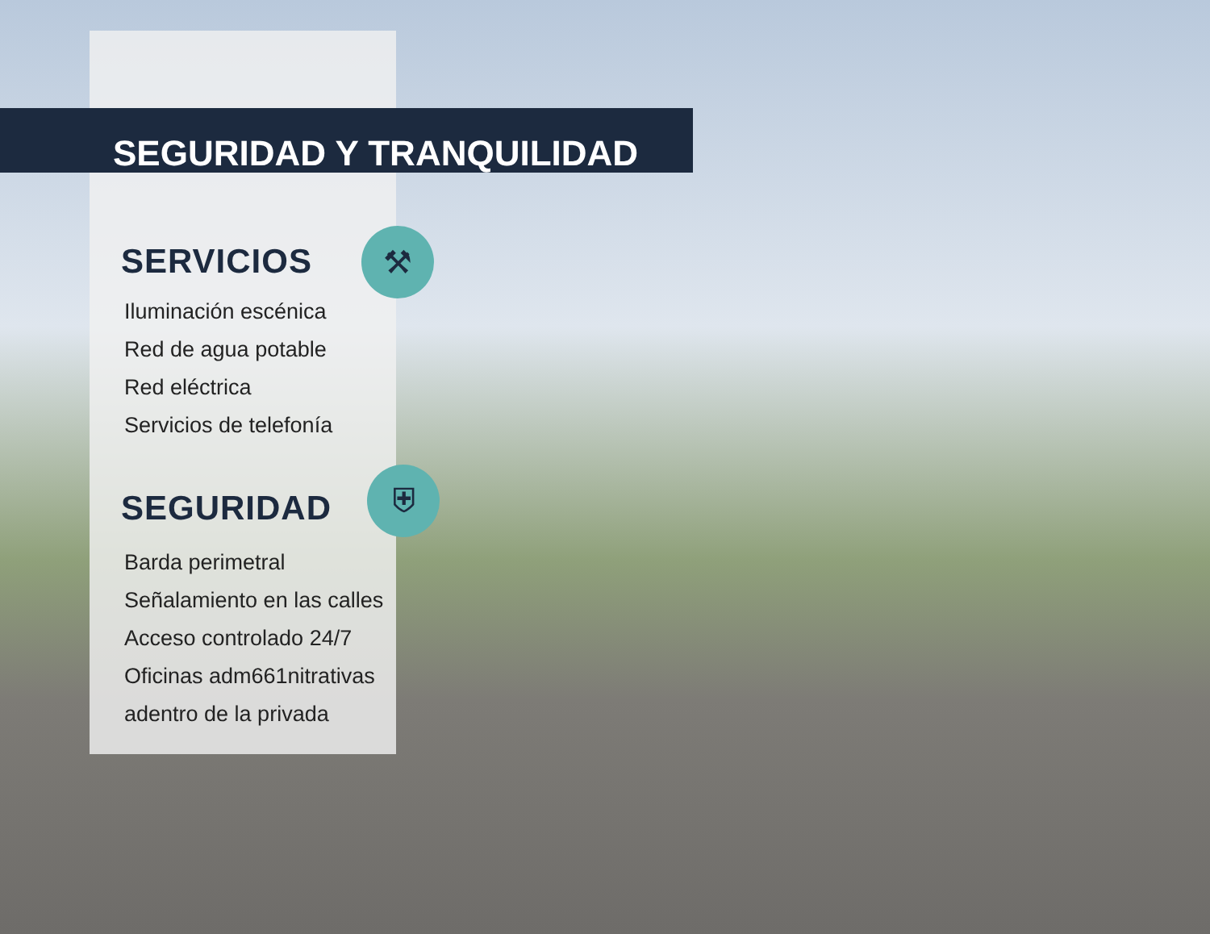SEGURIDAD Y TRANQUILIDAD
⚒
SERVICIOS
Iluminación escénica
Red de agua potable
Red eléctrica
Servicios de telefonía
⛨
SEGURIDAD
Barda perimetral
Señalamiento en las calles
Acceso controlado 24/7
Oficinas adm661nitrativas
adentro de la privada